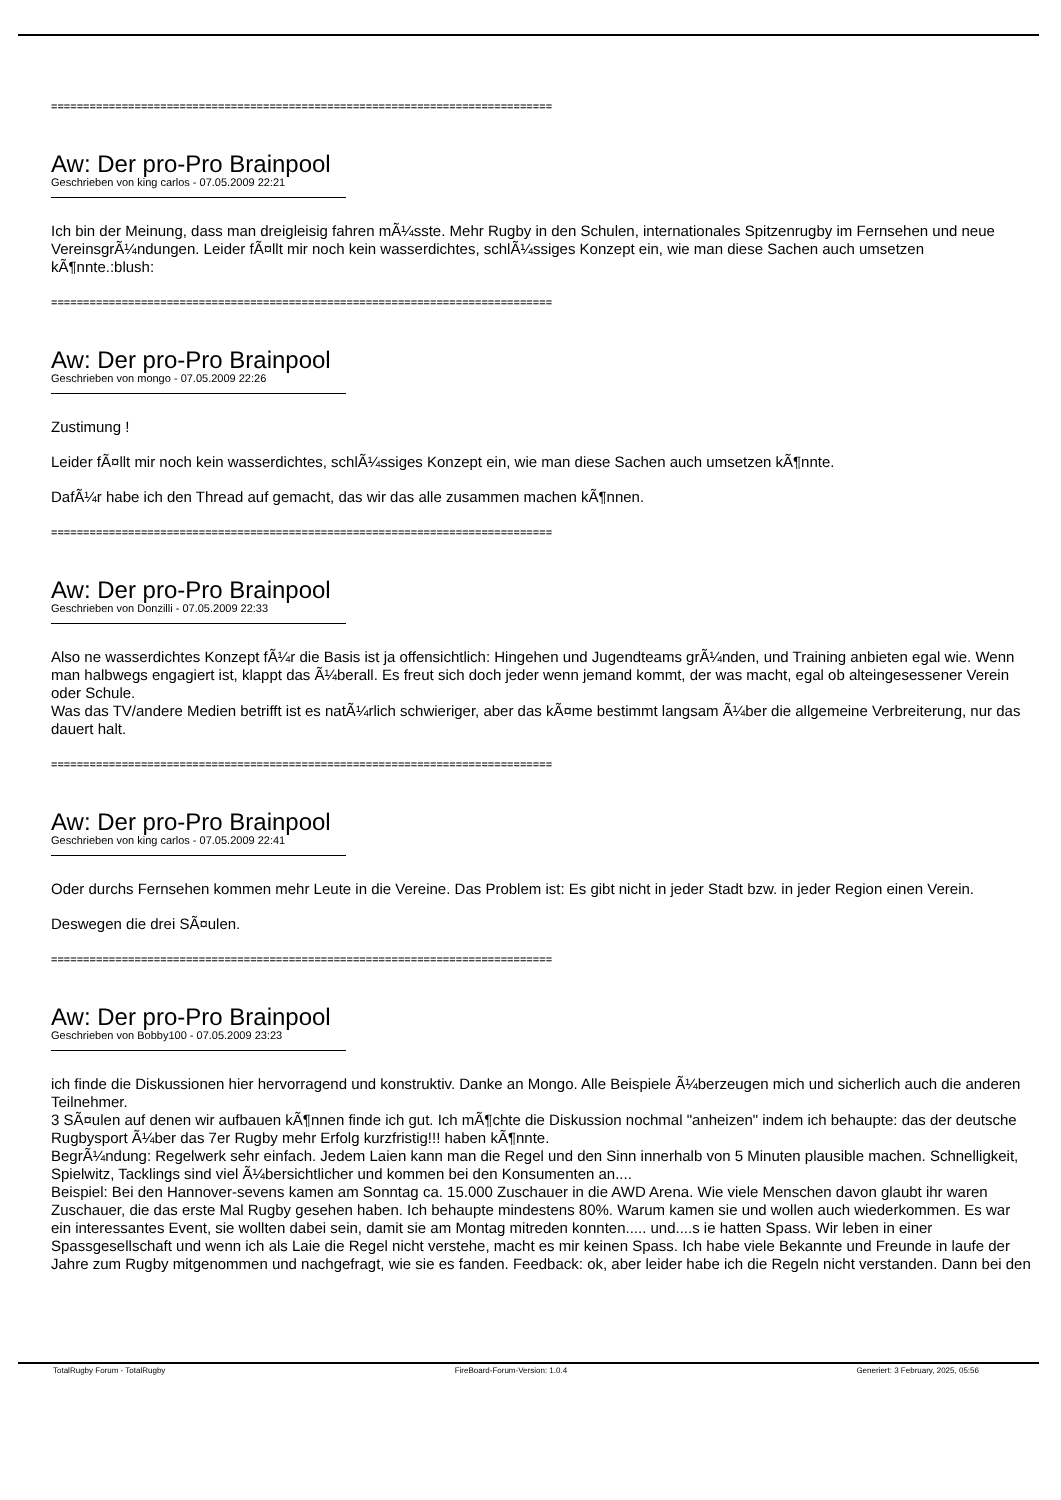==============================================================================
Aw: Der pro-Pro Brainpool
Geschrieben von king carlos - 07.05.2009 22:21
Ich bin der Meinung, dass man dreigleisig fahren mÃ¼sste. Mehr Rugby in den Schulen, internationales Spitzenrugby im Fernsehen und neue VereinsgrÃ¼ndungen. Leider fÃ¤llt mir noch kein wasserdichtes, schlÃ¼ssiges Konzept ein, wie man diese Sachen auch umsetzen kÃ¶nnte.:blush:
==============================================================================
Aw: Der pro-Pro Brainpool
Geschrieben von mongo - 07.05.2009 22:26
Zustimung !
Leider fÃ¤llt mir noch kein wasserdichtes, schlÃ¼ssiges Konzept ein, wie man diese Sachen auch umsetzen kÃ¶nnte.
DafÃ¼r habe ich den Thread auf gemacht, das wir das alle zusammen machen kÃ¶nnen.
==============================================================================
Aw: Der pro-Pro Brainpool
Geschrieben von Donzilli - 07.05.2009 22:33
Also ne wasserdichtes Konzept fÃ¼r die Basis ist ja offensichtlich: Hingehen und Jugendteams grÃ¼nden, und Training anbieten egal wie. Wenn man halbwegs engagiert ist, klappt das Ã¼berall. Es freut sich doch jeder wenn jemand kommt, der was macht, egal ob alteingesessener Verein oder Schule.
Was das TV/andere Medien betrifft ist es natÃ¼rlich schwieriger, aber das kÃ¤me bestimmt langsam Ã¼ber die allgemeine Verbreiterung, nur das dauert halt.
==============================================================================
Aw: Der pro-Pro Brainpool
Geschrieben von king carlos - 07.05.2009 22:41
Oder durchs Fernsehen kommen mehr Leute in die Vereine. Das Problem ist: Es gibt nicht in jeder Stadt bzw. in jeder Region einen Verein.
Deswegen die drei SÃ¤ulen.
==============================================================================
Aw: Der pro-Pro Brainpool
Geschrieben von Bobby100 - 07.05.2009 23:23
ich finde die Diskussionen hier hervorragend und konstruktiv. Danke an Mongo. Alle Beispiele Ã¼berzeugen mich und sicherlich auch die anderen Teilnehmer.
3 SÃ¤ulen auf denen wir aufbauen kÃ¶nnen finde ich gut. Ich mÃ¶chte die Diskussion nochmal "anheizen" indem ich behaupte: das der deutsche Rugbysport Ã¼ber das 7er Rugby mehr Erfolg kurzfristig!!! haben kÃ¶nnte.
BegrÃ¼ndung: Regelwerk sehr einfach. Jedem Laien kann man die Regel und den Sinn innerhalb von 5 Minuten plausible machen. Schnelligkeit, Spielwitz, Tacklings sind viel Ã¼bersichtlicher und kommen bei den Konsumenten an....
Beispiel: Bei den Hannover-sevens kamen am Sonntag ca. 15.000 Zuschauer in die AWD Arena. Wie viele Menschen davon glaubt ihr waren Zuschauer, die das erste Mal Rugby gesehen haben. Ich behaupte mindestens 80%. Warum kamen sie und wollen auch wiederkommen. Es war ein interessantes Event, sie wollten dabei sein, damit sie am Montag mitreden konnten..... und....s ie hatten Spass. Wir leben in einer Spassgesellschaft und wenn ich als Laie die Regel nicht verstehe, macht es mir keinen Spass. Ich habe viele Bekannte und Freunde in laufe der Jahre zum Rugby mitgenommen und nachgefragt, wie sie es fanden. Feedback: ok, aber leider habe ich die Regeln nicht verstanden. Dann bei den
TotalRugby Forum - TotalRugby FireBoard-Forum-Version: 1.0.4 Generiert: 3 February, 2025, 05:56